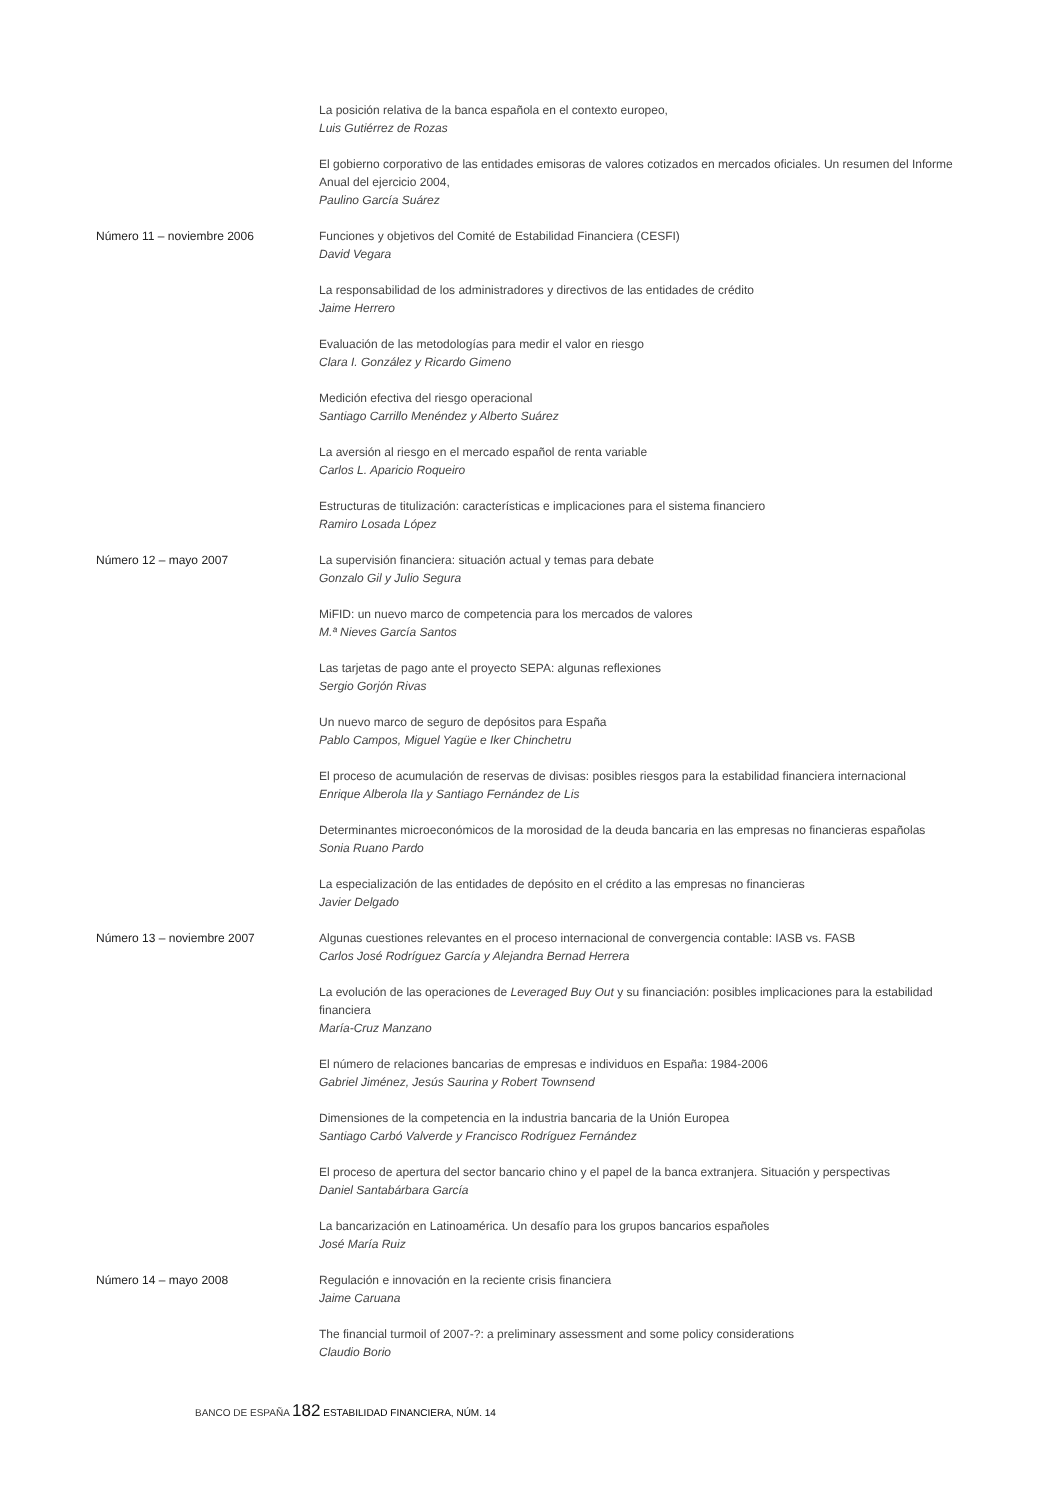La posición relativa de la banca española en el contexto europeo,
Luis Gutiérrez de Rozas
El gobierno corporativo de las entidades emisoras de valores cotizados en mercados oficiales. Un resumen del Informe Anual del ejercicio 2004,
Paulino García Suárez
Número 11 – noviembre 2006 Funciones y objetivos del Comité de Estabilidad Financiera (CESFI)
David Vegara
La responsabilidad de los administradores y directivos de las entidades de crédito
Jaime Herrero
Evaluación de las metodologías para medir el valor en riesgo
Clara I. González y Ricardo Gimeno
Medición efectiva del riesgo operacional
Santiago Carrillo Menéndez y Alberto Suárez
La aversión al riesgo en el mercado español de renta variable
Carlos L. Aparicio Roqueiro
Estructuras de titulización: características e implicaciones para el sistema financiero
Ramiro Losada López
Número 12 – mayo 2007 La supervisión financiera: situación actual y temas para debate
Gonzalo Gil y Julio Segura
MiFID: un nuevo marco de competencia para los mercados de valores
M.ª Nieves García Santos
Las tarjetas de pago ante el proyecto SEPA: algunas reflexiones
Sergio Gorjón Rivas
Un nuevo marco de seguro de depósitos para España
Pablo Campos, Miguel Yagüe e Iker Chinchetru
El proceso de acumulación de reservas de divisas: posibles riesgos para la estabilidad financiera internacional
Enrique Alberola Ila y Santiago Fernández de Lis
Determinantes microeconómicos de la morosidad de la deuda bancaria en las empresas no financieras españolas
Sonia Ruano Pardo
La especialización de las entidades de depósito en el crédito a las empresas no financieras
Javier Delgado
Número 13 – noviembre 2007 Algunas cuestiones relevantes en el proceso internacional de convergencia contable: IASB vs. FASB
Carlos José Rodríguez García y Alejandra Bernad Herrera
La evolución de las operaciones de Leveraged Buy Out y su financiación: posibles implicaciones para la estabilidad financiera
María-Cruz Manzano
El número de relaciones bancarias de empresas e individuos en España: 1984-2006
Gabriel Jiménez, Jesús Saurina y Robert Townsend
Dimensiones de la competencia en la industria bancaria de la Unión Europea
Santiago Carbó Valverde y Francisco Rodríguez Fernández
El proceso de apertura del sector bancario chino y el papel de la banca extranjera. Situación y perspectivas
Daniel Santabárbara García
La bancarización en Latinoamérica. Un desafío para los grupos bancarios españoles
José María Ruiz
Número 14 – mayo 2008 Regulación e innovación en la reciente crisis financiera
Jaime Caruana
The financial turmoil of 2007-?: a preliminary assessment and some policy considerations
Claudio Borio
BANCO DE ESPAÑA 182 ESTABILIDAD FINANCIERA, NÚM. 14